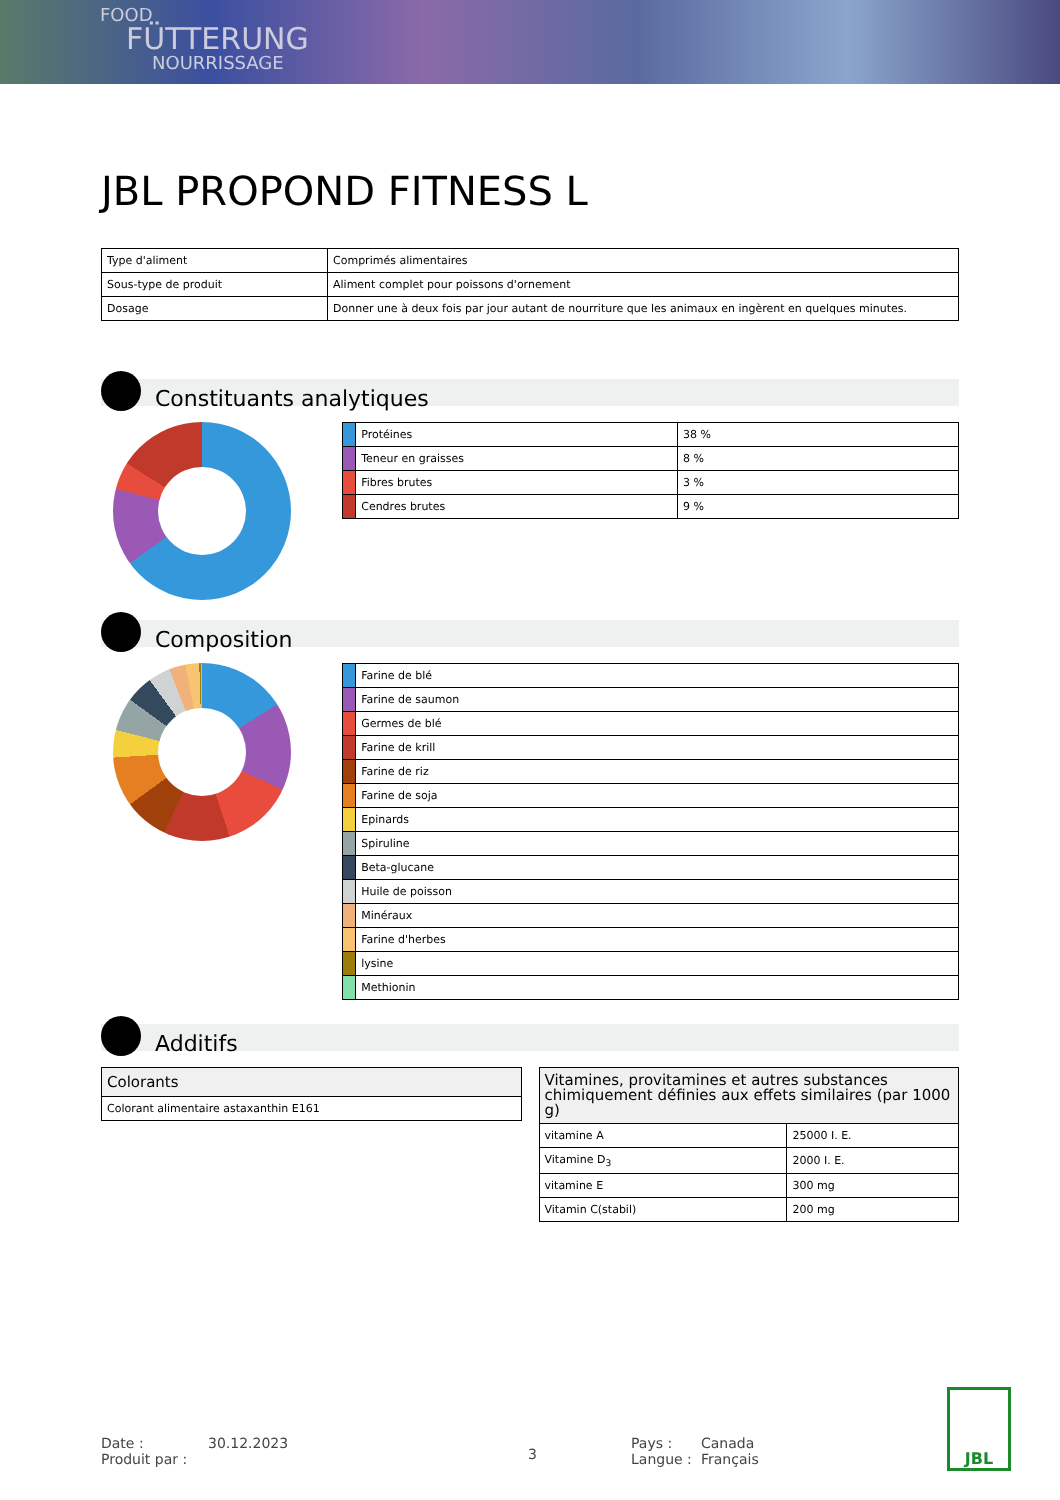FOOD
FÜTTERUNG
NOURRISSAGE
JBL PROPOND FITNESS L
| Type d'aliment | Comprimés alimentaires |
| Sous-type de produit | Aliment complet pour poissons d'ornement |
| Dosage | Donner une à deux fois par jour autant de nourriture que les animaux en ingèrent en quelques minutes. |
Constituants analytiques
| | Protéines | 38 % |
| | Teneur en graisses | 8 % |
| | Fibres brutes | 3 % |
| | Cendres brutes | 9 % |
Composition
| | Farine de blé |
| | Farine de saumon |
| | Germes de blé |
| | Farine de krill |
| | Farine de riz |
| | Farine de soja |
| | Epinards |
| | Spiruline |
| | Beta-glucane |
| | Huile de poisson |
| | Minéraux |
| | Farine d'herbes |
| | lysine |
| | Methionin |
Additifs
| Colorants |
| Colorant alimentaire astaxanthin E161 |
| Vitamines, provitamines et autres substances chimiquement définies aux effets similaires (par 1000 g) | |
| vitamine A | 25000 I. E. |
| Vitamine D<sub>3</sub> | 2000 I. E. |
| vitamine E | 300 mg |
| Vitamin C(stabil) | 200 mg |
Date :
Produit par :
30.12.2023
3
Pays :
Langue :
Canada
Français
JBL